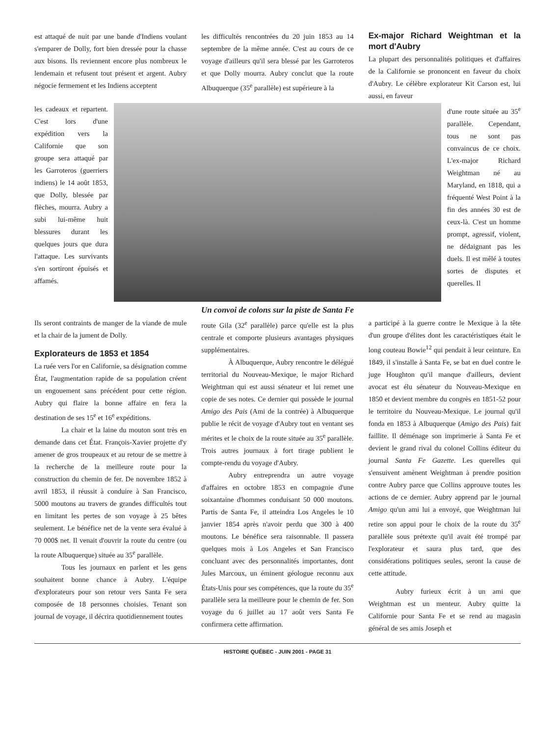est attaqué de nuit par une bande d'Indiens voulant s'emparer de Dolly, fort bien dressée pour la chasse aux bisons. Ils reviennent encore plus nombreux le lendemain et refusent tout présent et argent. Aubry négocie fermement et les Indiens acceptent
les difficultés rencontrées du 20 juin 1853 au 14 septembre de la même année. C'est au cours de ce voyage d'ailleurs qu'il sera blessé par les Garroteros et que Dolly mourra. Aubry conclut que la route Albuquerque (35<sup>e</sup> parallèle) est supérieure à la
Ex-major Richard Weightman et la mort d'Aubry
La plupart des personnalités politiques et d'affaires de la Californie se prononcent en faveur du choix d'Aubry. Le célèbre explorateur Kit Carson est, lui aussi, en faveur
les cadeaux et repartent. C'est lors d'une expédition vers la Californie que son groupe sera attaqué par les Garroteros (guerriers indiens) le 14 août 1853, que Dolly, blessée par flèches, mourra. Aubry a subi lui-même huit blessures durant les quelques jours que dura l'attaque. Les survivants s'en sortiront épuisés et affamés.
Un convoi de colons sur la piste de Santa Fe
d'une route située au 35<sup>e</sup> parallèle. Cependant, tous ne sont pas convaincus de ce choix. L'ex-major Richard Weightman né au Maryland, en 1818, qui a fréquenté West Point à la fin des années 30 est de ceux-là. C'est un homme prompt, agressif, violent, ne dédaignant pas les duels. Il est mêlé à toutes sortes de disputes et querelles. Il
Ils seront contraints de manger de la viande de mule et la chair de la jument de Dolly.
Explorateurs de 1853 et 1854
La ruée vers l'or en Californie, sa désignation comme État, l'augmentation rapide de sa population créent un engouement sans précédent pour cette région. Aubry qui flaire la bonne affaire en fera la destination de ses 15<sup>e</sup> et 16<sup>e</sup> expéditions.
La chair et la laine du mouton sont très en demande dans cet État. François-Xavier projette d'y amener de gros troupeaux et au retour de se mettre à la recherche de la meilleure route pour la construction du chemin de fer. De novembre 1852 à avril 1853, il réussit à conduire à San Francisco, 5000 moutons au travers de grandes difficultés tout en limitant les pertes de son voyage à 25 bêtes seulement. Le bénéfice net de la vente sera évalué à 70 000$ net. Il venait d'ouvrir la route du centre (ou la route Albuquerque) située au 35<sup>e</sup> parallèle.
Tous les journaux en parlent et les gens souhaitent bonne chance à Aubry. L'équipe d'explorateurs pour son retour vers Santa Fe sera composée de 18 personnes choisies. Tenant son journal de voyage, il décrira quotidiennement toutes
route Gila (32<sup>e</sup> parallèle) parce qu'elle est la plus centrale et comporte plusieurs avantages physiques supplémentaires.
À Albuquerque, Aubry rencontre le délégué territorial du Nouveau-Mexique, le major Richard Weightman qui est aussi sénateur et lui remet une copie de ses notes. Ce dernier qui possède le journal Amigo des Pais (Ami de la contrée) à Albuquerque publie le récit de voyage d'Aubry tout en ventant ses mérites et le choix de la route située au 35<sup>e</sup> parallèle. Trois autres journaux à fort tirage publient le compte-rendu du voyage d'Aubry.
Aubry entreprendra un autre voyage d'affaires en octobre 1853 en compagnie d'une soixantaine d'hommes conduisant 50 000 moutons. Partis de Santa Fe, il atteindra Los Angeles le 10 janvier 1854 après n'avoir perdu que 300 à 400 moutons. Le bénéfice sera raisonnable. Il passera quelques mois à Los Angeles et San Francisco concluant avec des personnalités importantes, dont Jules Marcoux, un éminent géologue reconnu aux États-Unis pour ses compétences, que la route du 35<sup>e</sup> parallèle sera la meilleure pour le chemin de fer. Son voyage du 6 juillet au 17 août vers Santa Fe confirmera cette affirmation.
a participé à la guerre contre le Mexique à la tête d'un groupe d'élites dont les caractéristiques était le long couteau Bowie<sup>12</sup> qui pendait à leur ceinture. En 1849, il s'installe à Santa Fe, se bat en duel contre le juge Houghton qu'il manque d'ailleurs, devient avocat est élu sénateur du Nouveau-Mexique en 1850 et devient membre du congrès en 1851-52 pour le territoire du Nouveau-Mexique. Le journal qu'il fonda en 1853 à Albuquerque (Amigo des Pais) fait faillite. Il déménage son imprimerie à Santa Fe et devient le grand rival du colonel Collins éditeur du journal Santa Fe Gazette. Les querelles qui s'ensuivent amènent Weightman à prendre position contre Aubry parce que Collins approuve toutes les actions de ce dernier. Aubry apprend par le journal Amigo qu'un ami lui a envoyé, que Weightman lui retire son appui pour le choix de la route du 35<sup>e</sup> parallèle sous prétexte qu'il avait été trompé par l'explorateur et saura plus tard, que des considérations politiques seules, seront la cause de cette attitude.
Aubry furieux écrit à un ami que Weightman est un menteur. Aubry quitte la Californie pour Santa Fe et se rend au magasin général de ses amis Joseph et
HISTOIRE QUÉBEC - JUIN 2001 - PAGE 31